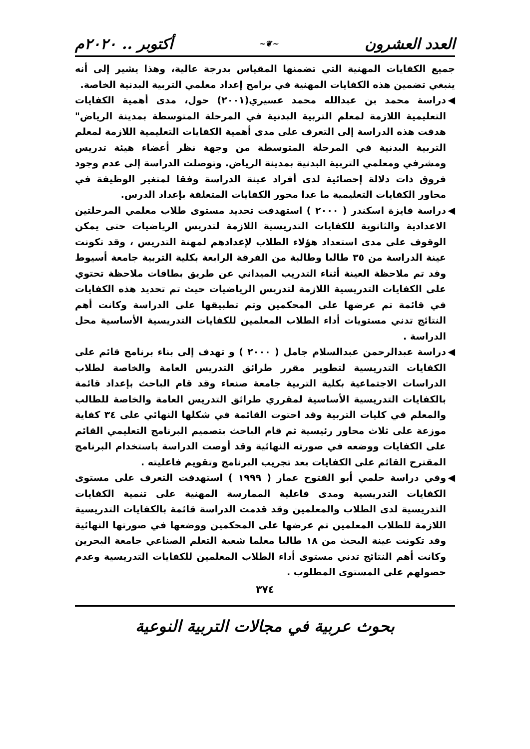العدد العشرون ~❦~ أكتوبر .. ٢٠٢٠م
جميع الكفايات المهنية التي تضمنها المقياس بدرجة عالية، وهذا يشير إلى أنه ينبغي تضمين هذه الكفايات المهنية في برامج إعداد معلمي التربية البدنية الخاصة.
◀ دراسة محمد بن عبدالله محمد عسيري(٢٠٠١) حول، مدى أهمية الكفايات التعليمية اللازمة لمعلم التربية البدنية في المرحلة المتوسطة بمدينة الرياض" هدفت هذه الدراسة إلى التعرف على مدى أهمية الكفايات التعليمية اللازمة لمعلم التربية البدنية في المرحلة المتوسطة من وجهة نظر أعضاء هيئة تدريس ومشرفي ومعلمي التربية البدنية بمدينة الرياض. وتوصلت الدراسة إلى عدم وجود فروق ذات دلالة إحصائية لدى أفراد عينة الدراسة وفقا لمتغير الوظيفة في محاور الكفايات التعليمية ما عدا محور الكفايات المتعلقة بإعداد الدرس.
◀ دراسة فايزة اسكندر ( ٢٠٠٠ ) استهدفت تحديد مستوى طلاب معلمي المرحلتين الاعدادية والثانوية للكفايات التدريسية اللازمة لتدريس الرياضيات حتى يمكن الوقوف على مدى استعداد هؤلاء الطلاب لإعدادهم لمهنة التدريس ، وقد تكونت عينة الدراسة من ٣٥ طالبا وطالبة من الفرقة الرابعة بكلية التربية جامعة أسيوط وقد تم ملاحظة العينة أثناء التدريب الميداني عن طريق بطاقات ملاحظة تحتوي على الكفايات التدريسية اللازمة لتدريس الرياضيات حيث تم تحديد هذه الكفايات في قائمة تم عرضها على المحكمين وتم تطبيقها على الدراسة وكانت أهم النتائج تدني مستويات أداء الطلاب المعلمين للكفايات التدريسية الأساسية محل الدراسة .
◀ دراسة عبدالرحمن عبدالسلام جامل ( ٢٠٠٠ ) و تهدف إلى بناء برنامج قائم على الكفايات التدريسية لتطوير مقرر طرائق التدريس العامة والخاصة لطلاب الدراسات الاجتماعية بكلية التربية جامعة صنعاء وقد قام الباحث بإعداد قائمة بالكفايات التدريسية الأساسية لمقرري طرائق التدريس العامة والخاصة للطالب والمعلم في كليات التربية وقد احتوت القائمة في شكلها النهائي على ٣٤ كفاية موزعة على ثلاث محاور رئيسية ثم قام الباحث بتصميم البرنامج التعليمي القائم على الكفايات ووضعه في صورته النهائية وقد أوصت الدراسة باستخدام البرنامج المقترح القائم على الكفايات بعد تجريب البرنامج وتقويم فاعليته .
◀ وفي دراسة حلمي أبو الفتوح عمار ( ١٩٩٩ ) استهدفت التعرف على مستوى الكفايات التدريسية ومدى فاعلية الممارسة المهنية على تنمية الكفايات التدريسية لدى الطلاب والمعلمين وقد قدمت الدراسة قائمة بالكفايات التدريسية اللازمة للطلاب المعلمين تم عرضها على المحكمين ووضعها في صورتها النهائية وقد تكونت عينة البحث من ١٨ طالبا معلما شعبة التعلم الصناعي جامعة البحرين وكانت أهم النتائج تدني مستوى أداء الطلاب المعلمين للكفايات التدريسية وعدم حصولهم على المستوى المطلوب .
٣٧٤
بحوث عربية في مجالات التربية النوعية